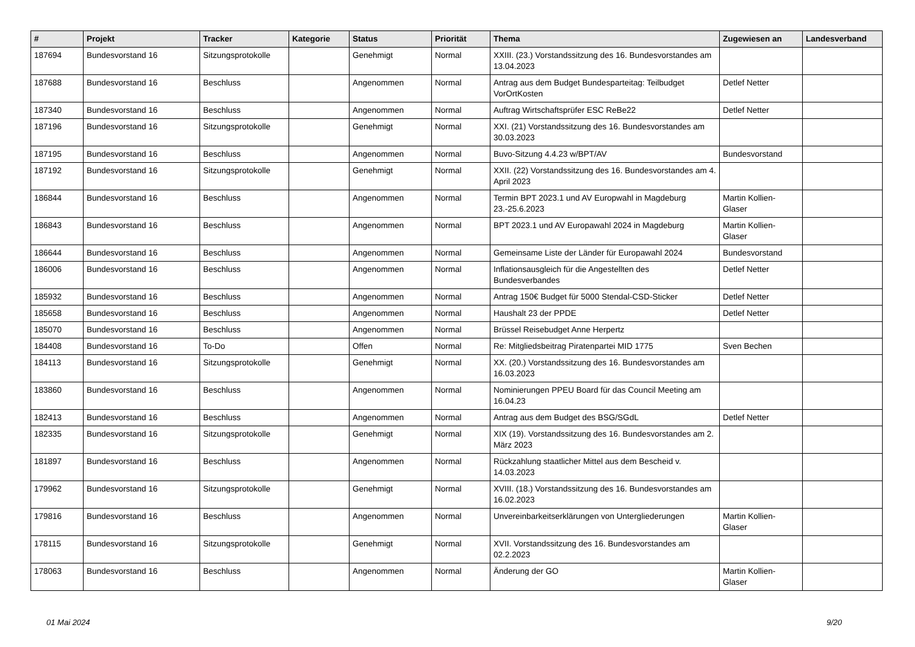| # | Projekt | Tracker | Kategorie | Status | Priorität | Thema | Zugewiesen an | Landesverband |
| --- | --- | --- | --- | --- | --- | --- | --- | --- |
| 187694 | Bundesvorstand 16 | Sitzungsprotokolle | | Genehmigt | Normal | XXIII. (23.) Vorstandssitzung des 16. Bundesvorstandes am 13.04.2023 | | |
| 187688 | Bundesvorstand 16 | Beschluss | | Angenommen | Normal | Antrag aus dem Budget Bundesparteitag: Teilbudget VorOrtKosten | Detlef Netter | |
| 187340 | Bundesvorstand 16 | Beschluss | | Angenommen | Normal | Auftrag Wirtschaftsprüfer ESC ReBe22 | Detlef Netter | |
| 187196 | Bundesvorstand 16 | Sitzungsprotokolle | | Genehmigt | Normal | XXI. (21) Vorstandssitzung des 16. Bundesvorstandes am 30.03.2023 | | |
| 187195 | Bundesvorstand 16 | Beschluss | | Angenommen | Normal | Buvo-Sitzung 4.4.23 w/BPT/AV | Bundesvorstand | |
| 187192 | Bundesvorstand 16 | Sitzungsprotokolle | | Genehmigt | Normal | XXII. (22) Vorstandssitzung des 16. Bundesvorstandes am 4. April 2023 | | |
| 186844 | Bundesvorstand 16 | Beschluss | | Angenommen | Normal | Termin BPT 2023.1 und AV Europwahl in Magdeburg 23.-25.6.2023 | Martin Kollien-Glaser | |
| 186843 | Bundesvorstand 16 | Beschluss | | Angenommen | Normal | BPT 2023.1 und AV Europawahl 2024 in Magdeburg | Martin Kollien-Glaser | |
| 186644 | Bundesvorstand 16 | Beschluss | | Angenommen | Normal | Gemeinsame Liste der Länder für Europawahl 2024 | Bundesvorstand | |
| 186006 | Bundesvorstand 16 | Beschluss | | Angenommen | Normal | Inflationsausgleich für die Angestellten des Bundesverbandes | Detlef Netter | |
| 185932 | Bundesvorstand 16 | Beschluss | | Angenommen | Normal | Antrag 150€ Budget für 5000 Stendal-CSD-Sticker | Detlef Netter | |
| 185658 | Bundesvorstand 16 | Beschluss | | Angenommen | Normal | Haushalt 23 der PPDE | Detlef Netter | |
| 185070 | Bundesvorstand 16 | Beschluss | | Angenommen | Normal | Brüssel Reisebudget Anne Herpertz | | |
| 184408 | Bundesvorstand 16 | To-Do | | Offen | Normal | Re: Mitgliedsbeitrag Piratenpartei MID 1775 | Sven Bechen | |
| 184113 | Bundesvorstand 16 | Sitzungsprotokolle | | Genehmigt | Normal | XX. (20.) Vorstandssitzung des 16. Bundesvorstandes am 16.03.2023 | | |
| 183860 | Bundesvorstand 16 | Beschluss | | Angenommen | Normal | Nominierungen PPEU Board für das Council Meeting am 16.04.23 | | |
| 182413 | Bundesvorstand 16 | Beschluss | | Angenommen | Normal | Antrag aus dem Budget des BSG/SGdL | Detlef Netter | |
| 182335 | Bundesvorstand 16 | Sitzungsprotokolle | | Genehmigt | Normal | XIX (19). Vorstandssitzung des 16. Bundesvorstandes am 2. März 2023 | | |
| 181897 | Bundesvorstand 16 | Beschluss | | Angenommen | Normal | Rückzahlung staatlicher Mittel aus dem Bescheid v. 14.03.2023 | | |
| 179962 | Bundesvorstand 16 | Sitzungsprotokolle | | Genehmigt | Normal | XVIII. (18.) Vorstandssitzung des 16. Bundesvorstandes am 16.02.2023 | | |
| 179816 | Bundesvorstand 16 | Beschluss | | Angenommen | Normal | Unvereinbarkeitserklärungen von Untergliederungen | Martin Kollien-Glaser | |
| 178115 | Bundesvorstand 16 | Sitzungsprotokolle | | Genehmigt | Normal | XVII. Vorstandssitzung des 16. Bundesvorstandes am 02.2.2023 | | |
| 178063 | Bundesvorstand 16 | Beschluss | | Angenommen | Normal | Änderung der GO | Martin Kollien-Glaser | |
01 Mai 2024 9/20